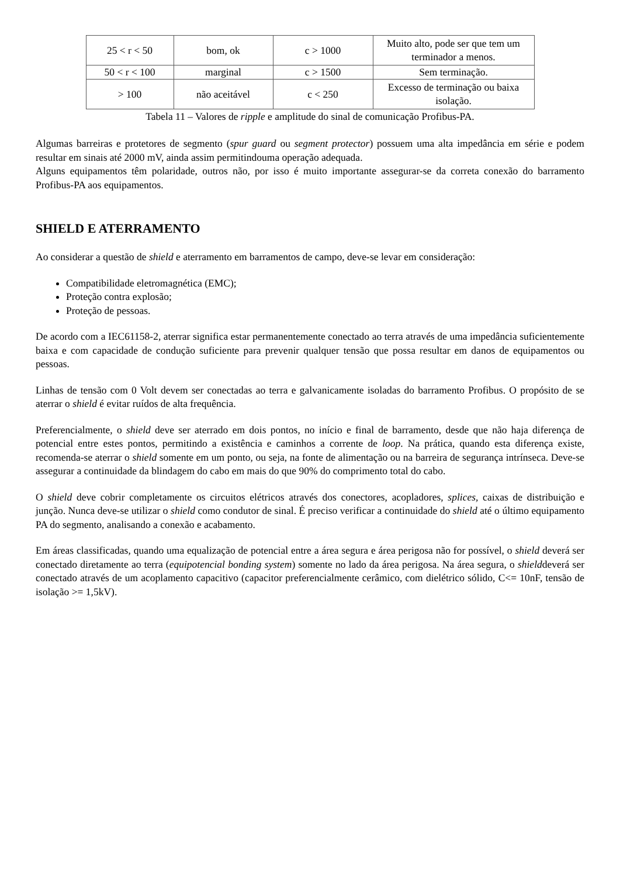| 25 < r < 50 | bom, ok | c > 1000 | Muito alto, pode ser que tem um terminador a menos. |
| 50 < r < 100 | marginal | c > 1500 | Sem terminação. |
| > 100 | não aceitável | c < 250 | Excesso de terminação ou baixa isolação. |
Tabela 11 – Valores de ripple e amplitude do sinal de comunicação Profibus-PA.
Algumas barreiras e protetores de segmento (spur guard ou segment protector) possuem uma alta impedância em série e podem resultar em sinais até 2000 mV, ainda assim permitindouma operação adequada.
Alguns equipamentos têm polaridade, outros não, por isso é muito importante assegurar-se da correta conexão do barramento Profibus-PA aos equipamentos.
SHIELD E ATERRAMENTO
Ao considerar a questão de shield e aterramento em barramentos de campo, deve-se levar em consideração:
Compatibilidade eletromagnética (EMC);
Proteção contra explosão;
Proteção de pessoas.
De acordo com a IEC61158-2, aterrar significa estar permanentemente conectado ao terra através de uma impedância suficientemente baixa e com capacidade de condução suficiente para prevenir qualquer tensão que possa resultar em danos de equipamentos ou pessoas.
Linhas de tensão com 0 Volt devem ser conectadas ao terra e galvanicamente isoladas do barramento Profibus. O propósito de se aterrar o shield é evitar ruídos de alta frequência.
Preferencialmente, o shield deve ser aterrado em dois pontos, no início e final de barramento, desde que não haja diferença de potencial entre estes pontos, permitindo a existência e caminhos a corrente de loop. Na prática, quando esta diferença existe, recomenda-se aterrar o shield somente em um ponto, ou seja, na fonte de alimentação ou na barreira de segurança intrínseca. Deve-se assegurar a continuidade da blindagem do cabo em mais do que 90% do comprimento total do cabo.
O shield deve cobrir completamente os circuitos elétricos através dos conectores, acopladores, splices, caixas de distribuição e junção. Nunca deve-se utilizar o shield como condutor de sinal. É preciso verificar a continuidade do shield até o último equipamento PA do segmento, analisando a conexão e acabamento.
Em áreas classificadas, quando uma equalização de potencial entre a área segura e área perigosa não for possível, o shield deverá ser conectado diretamente ao terra (equipotencial bonding system) somente no lado da área perigosa. Na área segura, o shielddeverá ser conectado através de um acoplamento capacitivo (capacitor preferencialmente cerâmico, com dielétrico sólido, C<= 10nF, tensão de isolação >= 1,5kV).